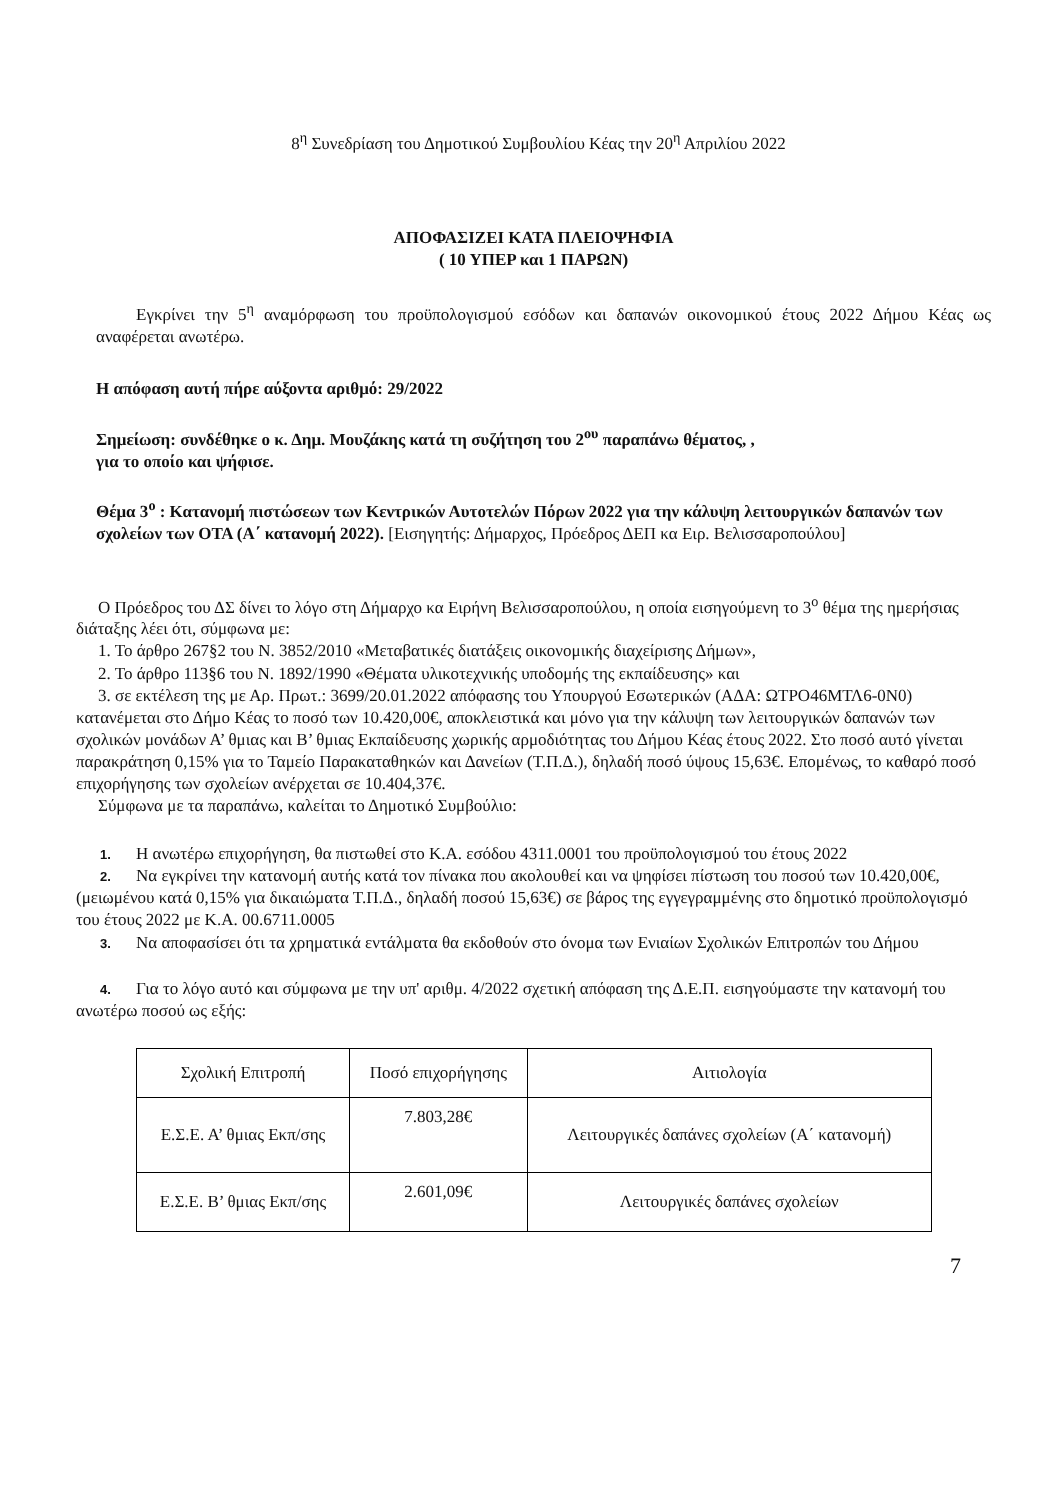8<sup>η</sup> Συνεδρίαση του Δημοτικού Συμβουλίου Κέας την 20<sup>η</sup> Απριλίου 2022
ΑΠΟΦΑΣΙΖΕΙ ΚΑΤΑ ΠΛΕΙΟΨΗΦΙΑ
( 10 ΥΠΕΡ και 1 ΠΑΡΩΝ)
Εγκρίνει την 5<sup>η</sup> αναμόρφωση του προϋπολογισμού εσόδων και δαπανών οικονομικού έτους 2022 Δήμου Κέας ως αναφέρεται ανωτέρω.
Η απόφαση αυτή πήρε αύξοντα αριθμό: 29/2022
Σημείωση: συνδέθηκε ο κ. Δημ. Μουζάκης κατά τη συζήτηση του 2<sup>ου</sup> παραπάνω θέματος, ,
για το οποίο και ψήφισε.
Θέμα 3<sup>ο</sup> : Κατανομή πιστώσεων των Κεντρικών Αυτοτελών Πόρων 2022 για την κάλυψη λειτουργικών δαπανών των σχολείων των ΟΤΑ (Α΄ κατανομή 2022). [Εισηγητής: Δήμαρχος, Πρόεδρος ΔΕΠ κα Ειρ. Βελισσαροπούλου]
Ο Πρόεδρος του ΔΣ δίνει το λόγο στη Δήμαρχο κα Ειρήνη Βελισσαροπούλου, η οποία εισηγούμενη το 3<sup>ο</sup> θέμα της ημερήσιας διάταξης λέει ότι, σύμφωνα με:
1. Το άρθρο 267§2 του Ν. 3852/2010 «Μεταβατικές διατάξεις οικονομικής διαχείρισης Δήμων»,
2. Το άρθρο 113§6 του Ν. 1892/1990 «Θέματα υλικοτεχνικής υποδομής της εκπαίδευσης» και
3. σε εκτέλεση της με Αρ. Πρωτ.: 3699/20.01.2022 απόφασης του Υπουργού Εσωτερικών (ΑΔΑ: ΩΤΡΟ46ΜΤΛ6-0Ν0) κατανέμεται στο Δήμο Κέας το ποσό των 10.420,00€, αποκλειστικά και μόνο για την κάλυψη των λειτουργικών δαπανών των σχολικών μονάδων Α’ θμιας και Β’ θμιας Εκπαίδευσης χωρικής αρμοδιότητας του Δήμου Κέας έτους 2022. Στο ποσό αυτό γίνεται παρακράτηση 0,15% για το Ταμείο Παρακαταθηκών και Δανείων (Τ.Π.Δ.), δηλαδή ποσό ύψους 15,63€. Επομένως, το καθαρό ποσό επιχορήγησης των σχολείων ανέρχεται σε 10.404,37€.
Σύμφωνα με τα παραπάνω, καλείται το Δημοτικό Συμβούλιο:
1. Η ανωτέρω επιχορήγηση, θα πιστωθεί στο Κ.Α. εσόδου 4311.0001 του προϋπολογισμού του έτους 2022
2. Να εγκρίνει την κατανομή αυτής κατά τον πίνακα που ακολουθεί και να ψηφίσει πίστωση του ποσού των 10.420,00€, (μειωμένου κατά 0,15% για δικαιώματα Τ.Π.Δ., δηλαδή ποσού 15,63€) σε βάρος της εγγεγραμμένης στο δημοτικό προϋπολογισμό του έτους 2022 με Κ.Α. 00.6711.0005
3. Να αποφασίσει ότι τα χρηματικά εντάλματα θα εκδοθούν στο όνομα των Ενιαίων Σχολικών Επιτροπών του Δήμου
4. Για το λόγο αυτό και σύμφωνα με την υπ' αριθμ. 4/2022 σχετική απόφαση της Δ.Ε.Π. εισηγούμαστε την κατανομή του ανωτέρω ποσού ως εξής:
| Σχολική Επιτροπή | Ποσό επιχορήγησης | Αιτιολογία |
| Ε.Σ.Ε. Α’ θμιας Εκπ/σης | 7.803,28€ | Λειτουργικές δαπάνες σχολείων (Α΄ κατανομή) |
| Ε.Σ.Ε. Β’ θμιας Εκπ/σης | 2.601,09€ | Λειτουργικές δαπάνες σχολείων |
7